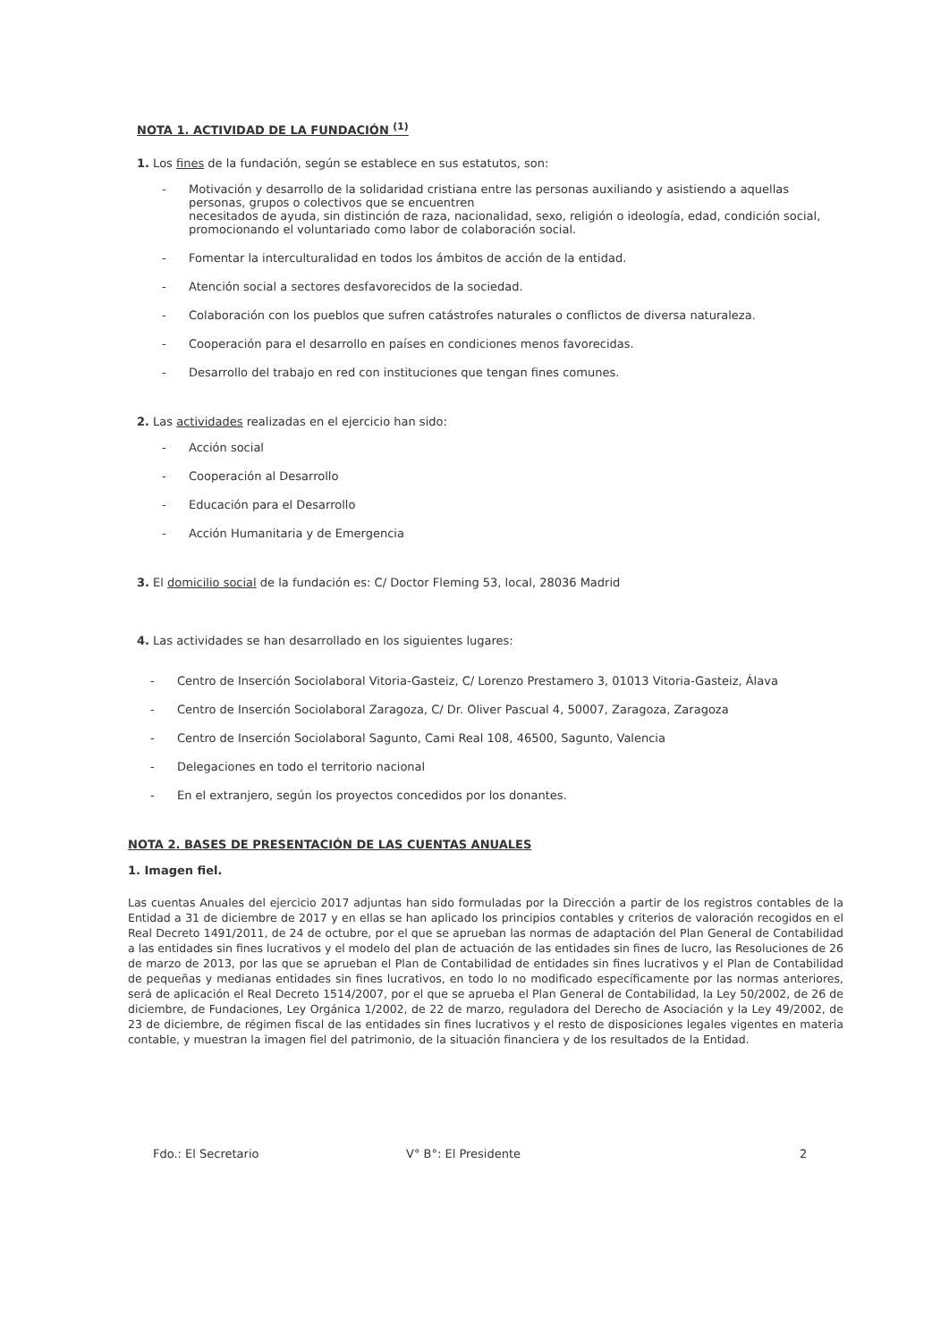NOTA 1. ACTIVIDAD DE LA FUNDACIÓN <sup>(1)</sup>
1. Los fines de la fundación, según se establece en sus estatutos, son:
- Motivación y desarrollo de la solidaridad cristiana entre las personas auxiliando y asistiendo a aquellas personas, grupos o colectivos que se encuentren
necesitados de ayuda, sin distinción de raza, nacionalidad, sexo, religión o ideología, edad, condición social, promocionando el voluntariado como labor de colaboración social.
- Fomentar la interculturalidad en todos los ámbitos de acción de la entidad.
- Atención social a sectores desfavorecidos de la sociedad.
- Colaboración con los pueblos que sufren catástrofes naturales o conflictos de diversa naturaleza.
- Cooperación para el desarrollo en países en condiciones menos favorecidas.
- Desarrollo del trabajo en red con instituciones que tengan fines comunes.
2. Las actividades realizadas en el ejercicio han sido:
- Acción social
- Cooperación al Desarrollo
- Educación para el Desarrollo
- Acción Humanitaria y de Emergencia
3. El domicilio social de la fundación es: C/ Doctor Fleming 53, local, 28036 Madrid
4. Las actividades se han desarrollado en los siguientes lugares:
- Centro de Inserción Sociolaboral Vitoria-Gasteiz, C/ Lorenzo Prestamero 3, 01013 Vitoria-Gasteiz, Álava
- Centro de Inserción Sociolaboral Zaragoza, C/ Dr. Oliver Pascual 4, 50007, Zaragoza, Zaragoza
- Centro de Inserción Sociolaboral Sagunto, Cami Real 108, 46500, Sagunto, Valencia
- Delegaciones en todo el territorio nacional
- En el extranjero, según los proyectos concedidos por los donantes.
NOTA 2. BASES DE PRESENTACIÓN DE LAS CUENTAS ANUALES
1. Imagen fiel.
Las cuentas Anuales del ejercicio 2017 adjuntas han sido formuladas por la Dirección a partir de los registros contables de la Entidad a 31 de diciembre de 2017 y en ellas se han aplicado los principios contables y criterios de valoración recogidos en el Real Decreto 1491/2011, de 24 de octubre, por el que se aprueban las normas de adaptación del Plan General de Contabilidad a las entidades sin fines lucrativos y el modelo del plan de actuación de las entidades sin fines de lucro, las Resoluciones de 26 de marzo de 2013, por las que se aprueban el Plan de Contabilidad de entidades sin fines lucrativos y el Plan de Contabilidad de pequeñas y medianas entidades sin fines lucrativos, en todo lo no modificado específicamente por las normas anteriores, será de aplicación el Real Decreto 1514/2007, por el que se aprueba el Plan General de Contabilidad, la Ley 50/2002, de 26 de diciembre, de Fundaciones, Ley Orgánica 1/2002, de 22 de marzo, reguladora del Derecho de Asociación y la Ley 49/2002, de 23 de diciembre, de régimen fiscal de las entidades sin fines lucrativos y el resto de disposiciones legales vigentes en materia contable, y muestran la imagen fiel del patrimonio, de la situación financiera y de los resultados de la Entidad.
Fdo.: El Secretario V° B°: El Presidente 2